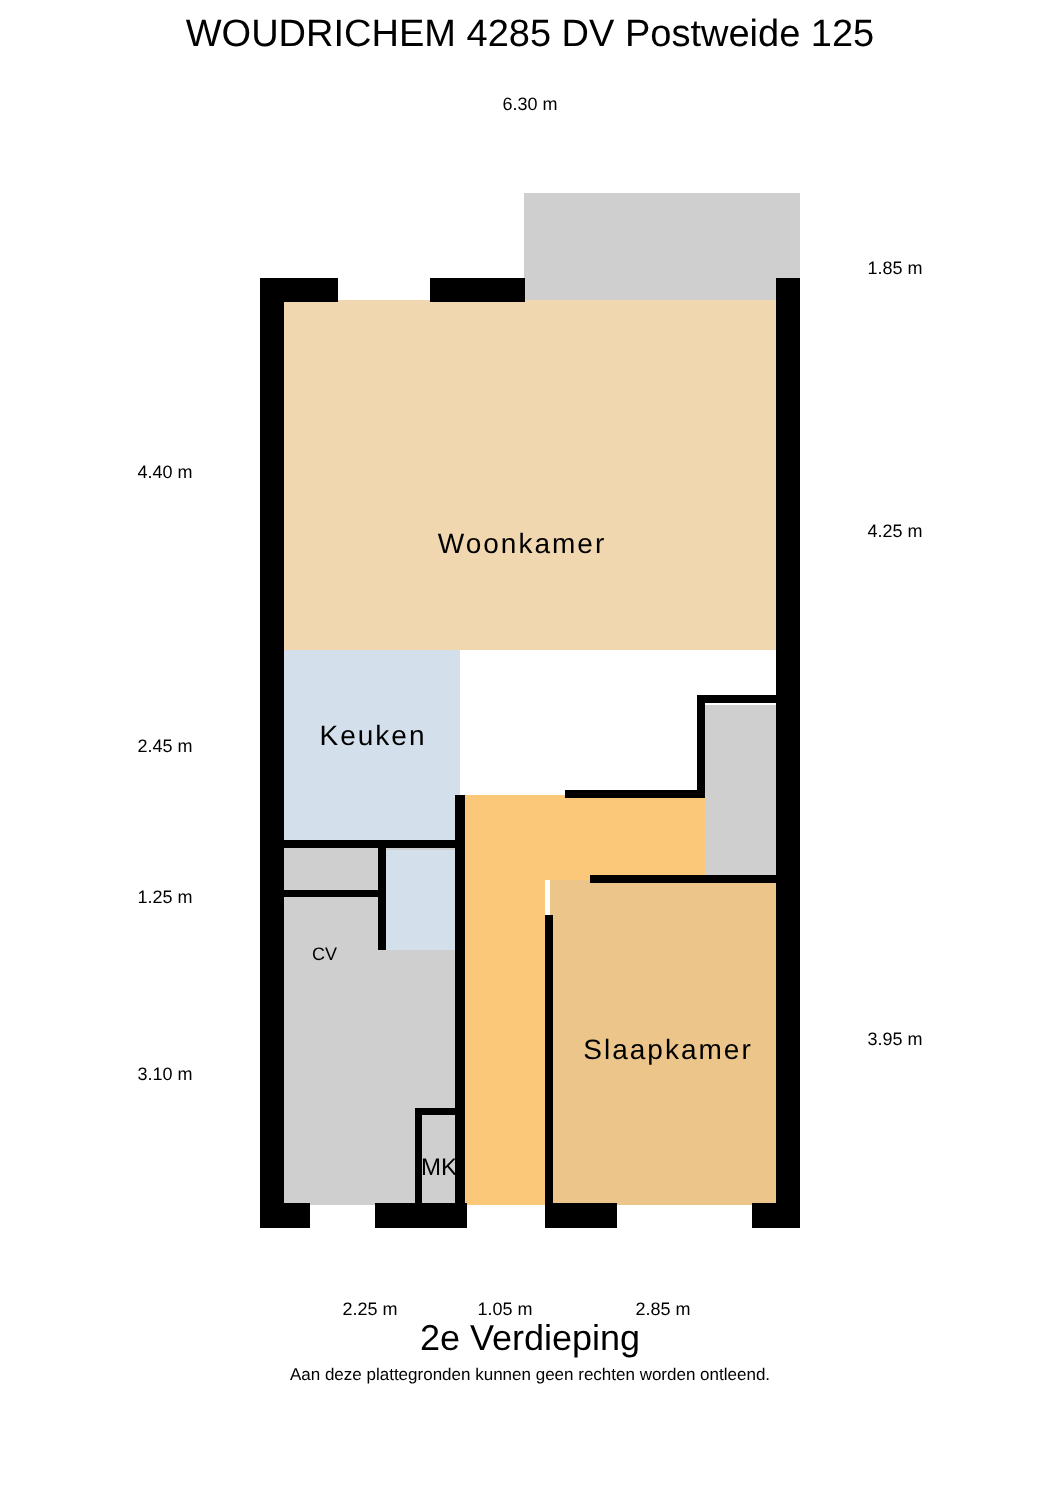WOUDRICHEM 4285 DV Postweide 125
6.30 m
4.40 m
2.45 m
1.25 m
3.10 m
1.85 m
4.25 m
3.95 m
2.25 m
1.05 m
2.85 m
Woonkamer
Keuken
Slaapkamer
CV
MK
2e Verdieping
Aan deze plattegronden kunnen geen rechten worden ontleend.